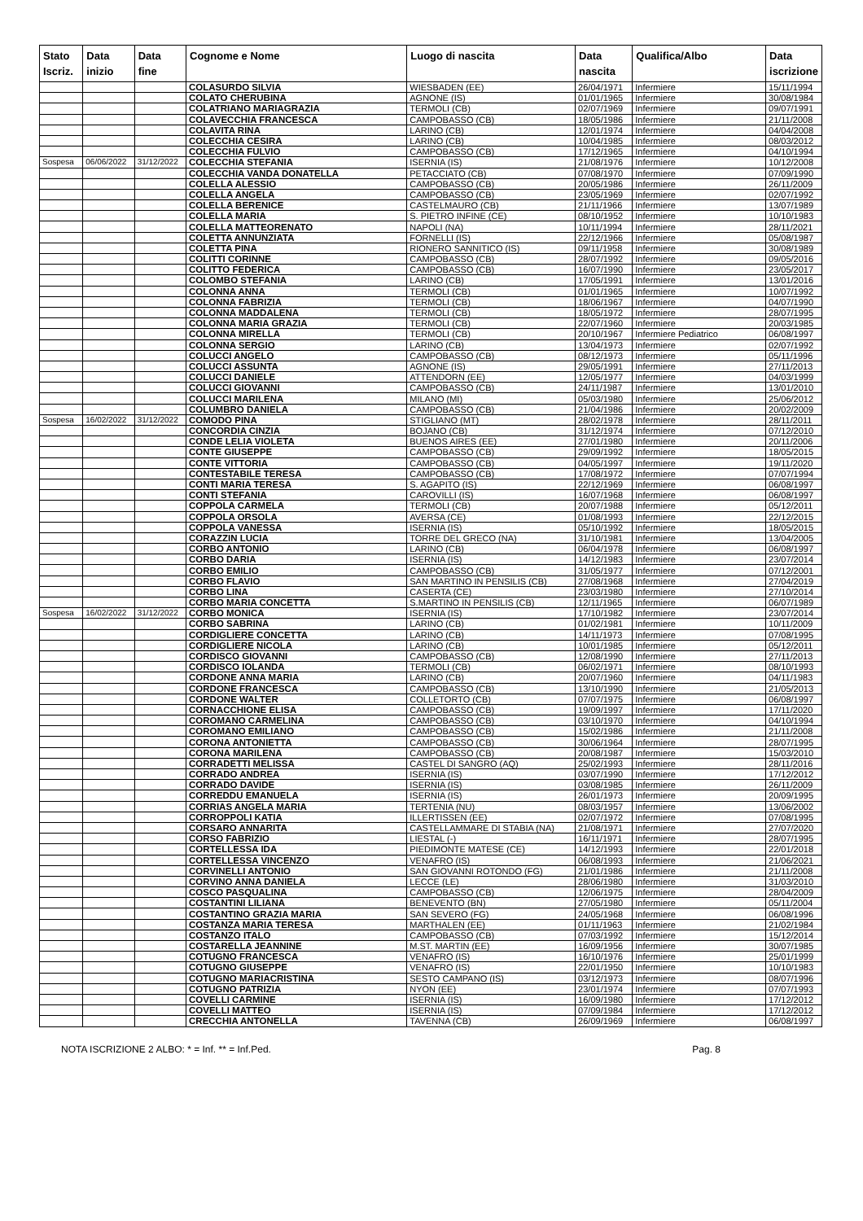| Stato Iscriz. | Data inizio | Data fine | Cognome e Nome | Luogo di nascita | Data nascita | Qualifica/Albo | Data iscrizione |
| --- | --- | --- | --- | --- | --- | --- | --- |
| | | | COLASURDO SILVIA | WIESBADEN (EE) | 26/04/1971 | Infermiere | 15/11/1994 |
| | | | COLATO CHERUBINA | AGNONE (IS) | 01/01/1965 | Infermiere | 30/08/1984 |
| | | | COLATRIANO MARIAGRAZIA | TERMOLI (CB) | 02/07/1969 | Infermiere | 09/07/1991 |
| | | | COLAVECCHIA FRANCESCA | CAMPOBASSO (CB) | 18/05/1986 | Infermiere | 21/11/2008 |
| | | | COLAVITA RINA | LARINO (CB) | 12/01/1974 | Infermiere | 04/04/2008 |
| | | | COLECCHIA CESIRA | LARINO (CB) | 10/04/1985 | Infermiere | 08/03/2012 |
| | | | COLECCHIA FULVIO | CAMPOBASSO (CB) | 17/12/1965 | Infermiere | 04/10/1994 |
| Sospesa | 06/06/2022 | 31/12/2022 | COLECCHIA STEFANIA | ISERNIA (IS) | 21/08/1976 | Infermiere | 10/12/2008 |
| | | | COLECCHIA VANDA DONATELLA | PETACCIATO (CB) | 07/08/1970 | Infermiere | 07/09/1990 |
| | | | COLELLA ALESSIO | CAMPOBASSO (CB) | 20/05/1986 | Infermiere | 26/11/2009 |
| | | | COLELLA ANGELA | CAMPOBASSO (CB) | 23/05/1969 | Infermiere | 02/07/1992 |
| | | | COLELLA BERENICE | CASTELMAURO (CB) | 21/11/1966 | Infermiere | 13/07/1989 |
| | | | COLELLA MARIA | S. PIETRO INFINE (CE) | 08/10/1952 | Infermiere | 10/10/1983 |
| | | | COLELLA MATTEORENATO | NAPOLI (NA) | 10/11/1994 | Infermiere | 28/11/2021 |
| | | | COLETTA ANNUNZIATA | FORNELLI (IS) | 22/12/1966 | Infermiere | 05/08/1987 |
| | | | COLETTA PINA | RIONERO SANNITICO (IS) | 09/11/1958 | Infermiere | 30/08/1989 |
| | | | COLITTI CORINNE | CAMPOBASSO (CB) | 28/07/1992 | Infermiere | 09/05/2016 |
| | | | COLITTO FEDERICA | CAMPOBASSO (CB) | 16/07/1990 | Infermiere | 23/05/2017 |
| | | | COLOMBO STEFANIA | LARINO (CB) | 17/05/1991 | Infermiere | 13/01/2016 |
| | | | COLONNA ANNA | TERMOLI (CB) | 01/01/1965 | Infermiere | 10/07/1992 |
| | | | COLONNA FABRIZIA | TERMOLI (CB) | 18/06/1967 | Infermiere | 04/07/1990 |
| | | | COLONNA MADDALENA | TERMOLI (CB) | 18/05/1972 | Infermiere | 28/07/1995 |
| | | | COLONNA MARIA GRAZIA | TERMOLI (CB) | 22/07/1960 | Infermiere | 20/03/1985 |
| | | | COLONNA MIRELLA | TERMOLI (CB) | 20/10/1967 | Infermiere Pediatrico | 06/08/1997 |
| | | | COLONNA SERGIO | LARINO (CB) | 13/04/1973 | Infermiere | 02/07/1992 |
| | | | COLUCCI ANGELO | CAMPOBASSO (CB) | 08/12/1973 | Infermiere | 05/11/1996 |
| | | | COLUCCI ASSUNTA | AGNONE (IS) | 29/05/1991 | Infermiere | 27/11/2013 |
| | | | COLUCCI DANIELE | ATTENDORN (EE) | 12/05/1977 | Infermiere | 04/03/1999 |
| | | | COLUCCI GIOVANNI | CAMPOBASSO (CB) | 24/11/1987 | Infermiere | 13/01/2010 |
| | | | COLUCCI MARILENA | MILANO (MI) | 05/03/1980 | Infermiere | 25/06/2012 |
| | | | COLUMBRO DANIELA | CAMPOBASSO (CB) | 21/04/1986 | Infermiere | 20/02/2009 |
| Sospesa | 16/02/2022 | 31/12/2022 | COMODO PINA | STIGLIANO (MT) | 28/02/1978 | Infermiere | 28/11/2011 |
| | | | CONCORDIA CINZIA | BOJANO (CB) | 31/12/1974 | Infermiere | 07/12/2010 |
| | | | CONDE LELIA VIOLETA | BUENOS AIRES (EE) | 27/01/1980 | Infermiere | 20/11/2006 |
| | | | CONTE GIUSEPPE | CAMPOBASSO (CB) | 29/09/1992 | Infermiere | 18/05/2015 |
| | | | CONTE VITTORIA | CAMPOBASSO (CB) | 04/05/1997 | Infermiere | 19/11/2020 |
| | | | CONTESTABILE TERESA | CAMPOBASSO (CB) | 17/08/1972 | Infermiere | 07/07/1994 |
| | | | CONTI MARIA TERESA | S. AGAPITO (IS) | 22/12/1969 | Infermiere | 06/08/1997 |
| | | | CONTI STEFANIA | CAROVILLI (IS) | 16/07/1968 | Infermiere | 06/08/1997 |
| | | | COPPOLA CARMELA | TERMOLI (CB) | 20/07/1988 | Infermiere | 05/12/2011 |
| | | | COPPOLA ORSOLA | AVERSA (CE) | 01/08/1993 | Infermiere | 22/12/2015 |
| | | | COPPOLA VANESSA | ISERNIA (IS) | 05/10/1992 | Infermiere | 18/05/2015 |
| | | | CORAZZIN LUCIA | TORRE DEL GRECO (NA) | 31/10/1981 | Infermiere | 13/04/2005 |
| | | | CORBO ANTONIO | LARINO (CB) | 06/04/1978 | Infermiere | 06/08/1997 |
| | | | CORBO DARIA | ISERNIA (IS) | 14/12/1983 | Infermiere | 23/07/2014 |
| | | | CORBO EMILIO | CAMPOBASSO (CB) | 31/05/1977 | Infermiere | 07/12/2001 |
| | | | CORBO FLAVIO | SAN MARTINO IN PENSILIS (CB) | 27/08/1968 | Infermiere | 27/04/2019 |
| | | | CORBO LINA | CASERTA (CE) | 23/03/1980 | Infermiere | 27/10/2014 |
| | | | CORBO MARIA CONCETTA | S.MARTINO IN PENSILIS (CB) | 12/11/1965 | Infermiere | 06/07/1989 |
| Sospesa | 16/02/2022 | 31/12/2022 | CORBO MONICA | ISERNIA (IS) | 17/10/1982 | Infermiere | 23/07/2014 |
| | | | CORBO SABRINA | LARINO (CB) | 01/02/1981 | Infermiere | 10/11/2009 |
| | | | CORDIGLIERE CONCETTA | LARINO (CB) | 14/11/1973 | Infermiere | 07/08/1995 |
| | | | CORDIGLIERE NICOLA | LARINO (CB) | 10/01/1985 | Infermiere | 05/12/2011 |
| | | | CORDISCO GIOVANNI | CAMPOBASSO (CB) | 12/08/1990 | Infermiere | 27/11/2013 |
| | | | CORDISCO IOLANDA | TERMOLI (CB) | 06/02/1971 | Infermiere | 08/10/1993 |
| | | | CORDONE ANNA MARIA | LARINO (CB) | 20/07/1960 | Infermiere | 04/11/1983 |
| | | | CORDONE FRANCESCA | CAMPOBASSO (CB) | 13/10/1990 | Infermiere | 21/05/2013 |
| | | | CORDONE WALTER | COLLETORTO (CB) | 07/07/1975 | Infermiere | 06/08/1997 |
| | | | CORNACCHIONE ELISA | CAMPOBASSO (CB) | 19/09/1997 | Infermiere | 17/11/2020 |
| | | | COROMANO CARMELINA | CAMPOBASSO (CB) | 03/10/1970 | Infermiere | 04/10/1994 |
| | | | COROMANO EMILIANO | CAMPOBASSO (CB) | 15/02/1986 | Infermiere | 21/11/2008 |
| | | | CORONA ANTONIETTA | CAMPOBASSO (CB) | 30/06/1964 | Infermiere | 28/07/1995 |
| | | | CORONA MARILENA | CAMPOBASSO (CB) | 20/08/1987 | Infermiere | 15/03/2010 |
| | | | CORRADETTI MELISSA | CASTEL DI SANGRO (AQ) | 25/02/1993 | Infermiere | 28/11/2016 |
| | | | CORRADO ANDREA | ISERNIA (IS) | 03/07/1990 | Infermiere | 17/12/2012 |
| | | | CORRADO DAVIDE | ISERNIA (IS) | 03/08/1985 | Infermiere | 26/11/2009 |
| | | | CORREDDU EMANUELA | ISERNIA (IS) | 26/01/1973 | Infermiere | 20/09/1995 |
| | | | CORRIAS ANGELA MARIA | TERTENIA (NU) | 08/03/1957 | Infermiere | 13/06/2002 |
| | | | CORROPPOLI KATIA | ILLERTISSEN (EE) | 02/07/1972 | Infermiere | 07/08/1995 |
| | | | CORSARO ANNARITA | CASTELLAMMARE DI STABIA (NA) | 21/08/1971 | Infermiere | 27/07/2020 |
| | | | CORSO FABRIZIO | LIESTAL (-) | 16/11/1971 | Infermiere | 28/07/1995 |
| | | | CORTELLESSA IDA | PIEDIMONTE MATESE (CE) | 14/12/1993 | Infermiere | 22/01/2018 |
| | | | CORTELLESSA VINCENZO | VENAFRO (IS) | 06/08/1993 | Infermiere | 21/06/2021 |
| | | | CORVINELLI ANTONIO | SAN GIOVANNI ROTONDO (FG) | 21/01/1986 | Infermiere | 21/11/2008 |
| | | | CORVINO ANNA DANIELA | LECCE (LE) | 28/06/1980 | Infermiere | 31/03/2010 |
| | | | COSCO PASQUALINA | CAMPOBASSO (CB) | 12/06/1975 | Infermiere | 28/04/2009 |
| | | | COSTANTINI LILIANA | BENEVENTO (BN) | 27/05/1980 | Infermiere | 05/11/2004 |
| | | | COSTANTINO GRAZIA MARIA | SAN SEVERO (FG) | 24/05/1968 | Infermiere | 06/08/1996 |
| | | | COSTANZA MARIA TERESA | MARTHALEN (EE) | 01/11/1963 | Infermiere | 21/02/1984 |
| | | | COSTANZO ITALO | CAMPOBASSO (CB) | 07/03/1992 | Infermiere | 15/12/2014 |
| | | | COSTARELLA JEANNINE | M.ST. MARTIN (EE) | 16/09/1956 | Infermiere | 30/07/1985 |
| | | | COTUGNO FRANCESCA | VENAFRO (IS) | 16/10/1976 | Infermiere | 25/01/1999 |
| | | | COTUGNO GIUSEPPE | VENAFRO (IS) | 22/01/1950 | Infermiere | 10/10/1983 |
| | | | COTUGNO MARIACRISTINA | SESTO CAMPANO (IS) | 03/12/1973 | Infermiere | 08/07/1996 |
| | | | COTUGNO PATRIZIA | NYON (EE) | 23/01/1974 | Infermiere | 07/07/1993 |
| | | | COVELLI CARMINE | ISERNIA (IS) | 16/09/1980 | Infermiere | 17/12/2012 |
| | | | COVELLI MATTEO | ISERNIA (IS) | 07/09/1984 | Infermiere | 17/12/2012 |
| | | | CRECCHIA ANTONELLA | TAVENNA (CB) | 26/09/1969 | Infermiere | 06/08/1997 |
NOTA ISCRIZIONE 2 ALBO: * = Inf. ** = Inf.Ped. Pag. 8